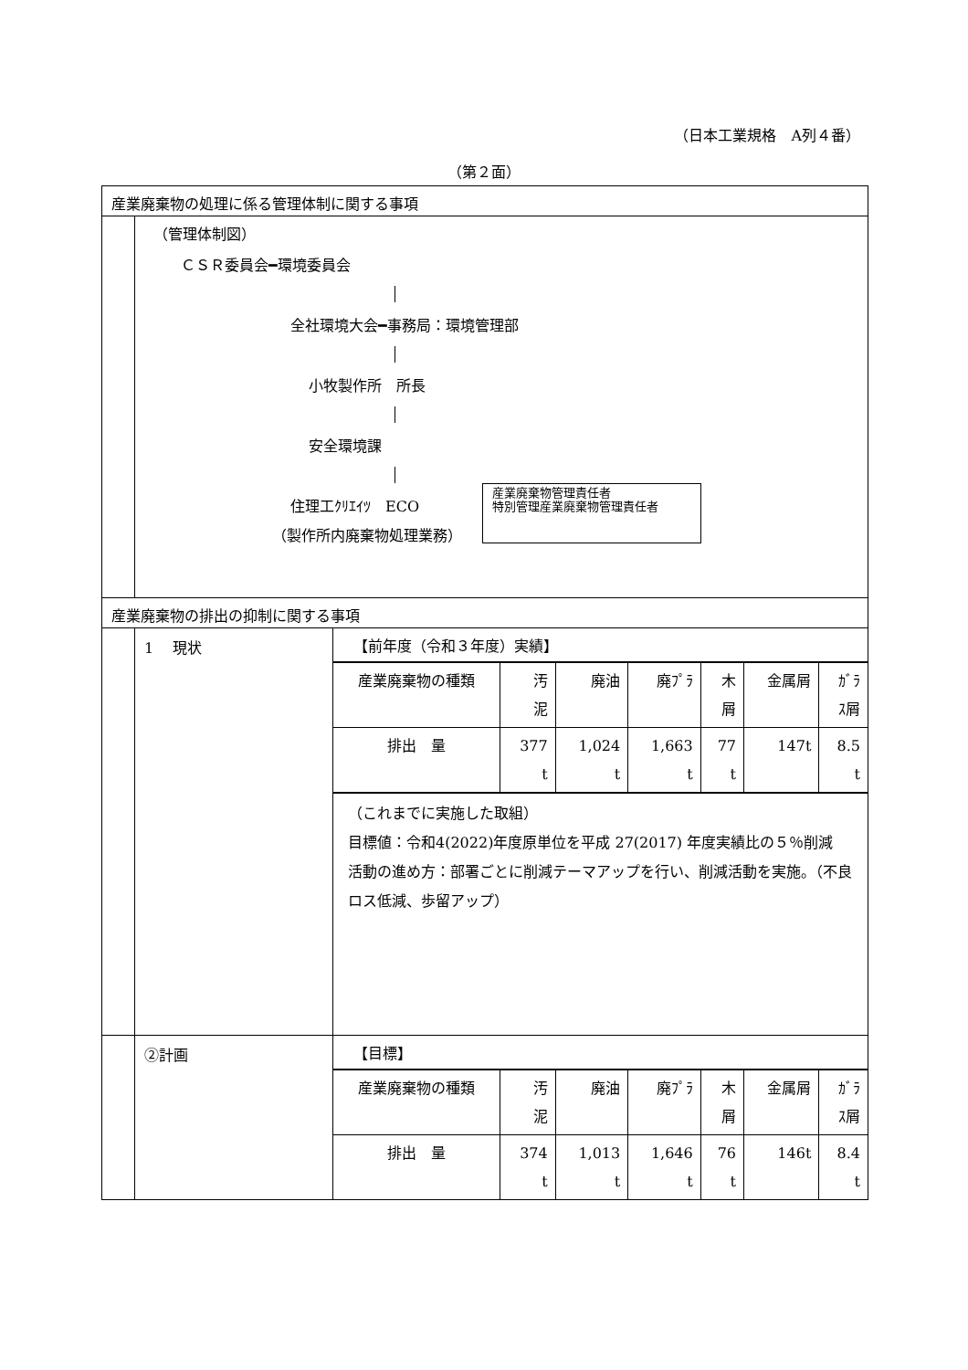（日本工業規格　A列４番）
（第２面）
産業廃棄物の処理に係る管理体制に関する事項
（管理体制図）
ＣＳＲ委員会━環境委員会
全社環境大会━事務局：環境管理部
小牧製作所　所長
安全環境課
住理工ｸﾘｴｲﾂ　ECO
（製作所内廃棄物処理業務）
産業廃棄物管理責任者
特別管理産業廃棄物管理責任者
産業廃棄物の排出の抑制に関する事項
1　 現状 【前年度（令和３年度）実績】
| 産業廃棄物の種類 | 汚 泥 | 廃油 | 廃ﾌﾟﾗ | 木 屑 | 金属屑 | ｶﾞﾗ ｽ屑 |
| 排出 量 | 377 t | 1,024 t | 1,663 t | 77 t | 147t | 8.5 t |
（これまでに実施した取組）
目標値：令和4(2022)年度原単位を平成 27(2017) 年度実績比の５％削減
活動の進め方：部署ごとに削減テーマアップを行い、削減活動を実施。（不良ロス低減、歩留アップ）
②計画 【目標】
| 産業廃棄物の種類 | 汚 泥 | 廃油 | 廃ﾌﾟﾗ | 木 屑 | 金属屑 | ｶﾞﾗ ｽ屑 |
| 排出 量 | 374 t | 1,013 t | 1,646 t | 76 t | 146t | 8.4 t |